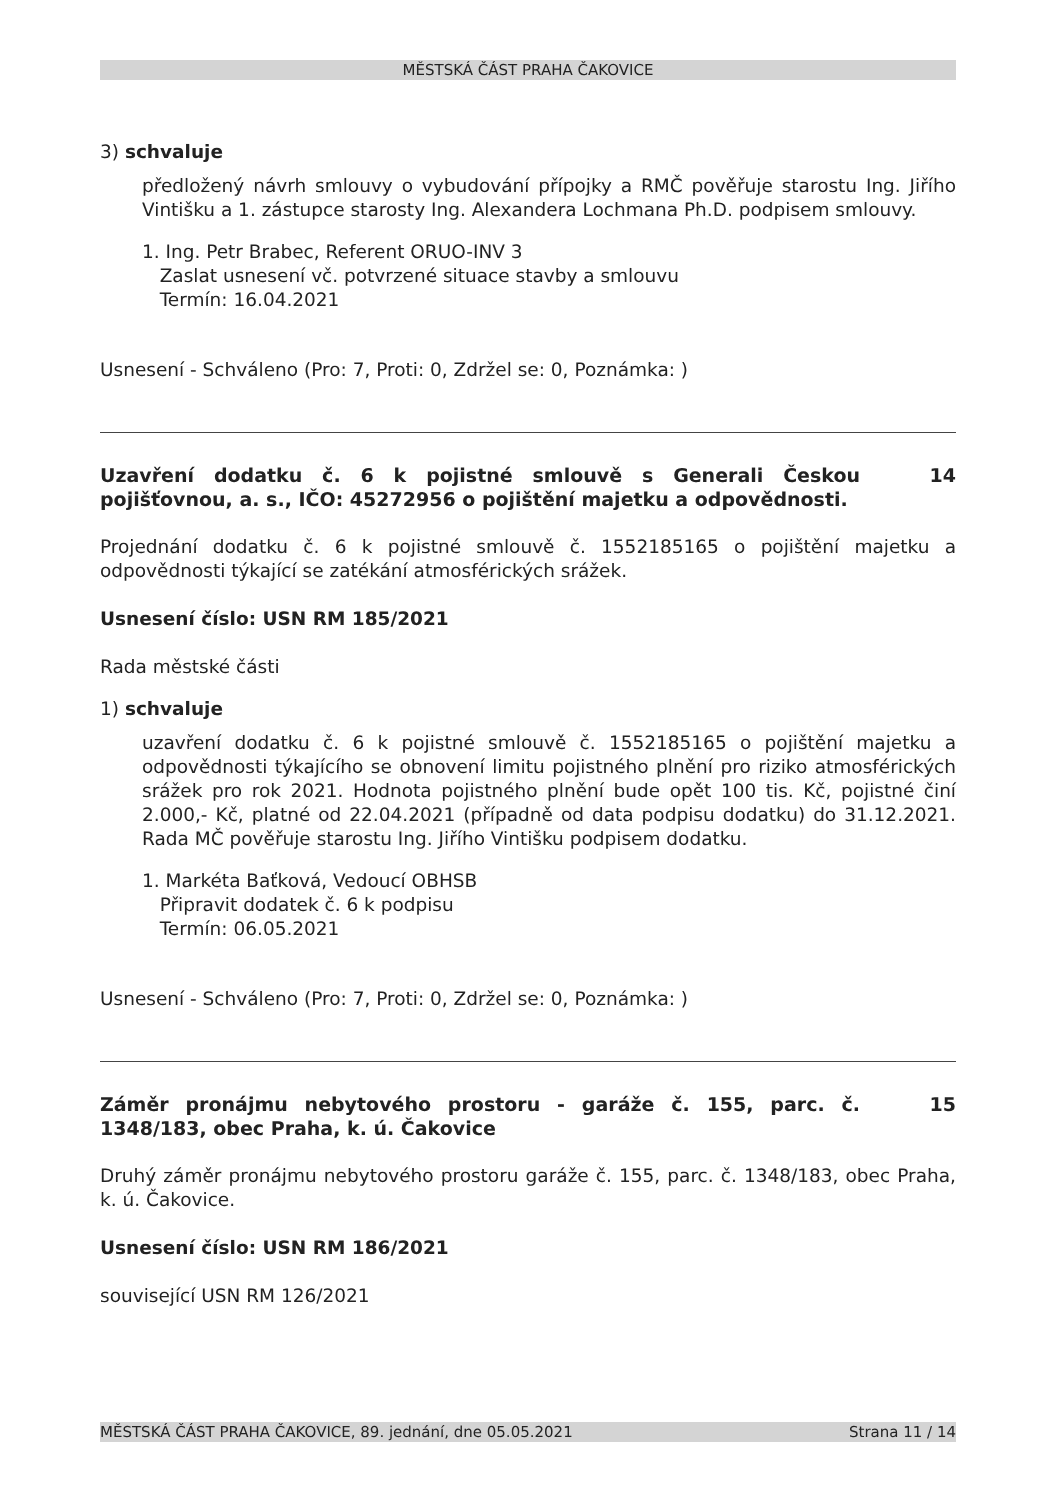MĚSTSKÁ ČÁST PRAHA ČAKOVICE
3) schvaluje
předložený návrh smlouvy o vybudování přípojky a RMČ pověřuje starostu Ing. Jiřího Vintišku a 1. zástupce starosty Ing. Alexandera Lochmana Ph.D. podpisem smlouvy.
1. Ing. Petr Brabec, Referent ORUO-INV 3
Zaslat usnesení vč. potvrzené situace stavby a smlouvu
Termín: 16.04.2021
Usnesení - Schváleno (Pro: 7, Proti: 0, Zdržel se: 0, Poznámka: )
Uzavření dodatku č. 6 k pojistné smlouvě s Generali Českou pojišťovnou, a. s., IČO: 45272956 o pojištění majetku a odpovědnosti.
14
Projednání dodatku č. 6 k pojistné smlouvě č. 1552185165 o pojištění majetku a odpovědnosti týkající se zatékání atmosférických srážek.
Usnesení číslo: USN RM 185/2021
Rada městské části
1) schvaluje
uzavření dodatku č. 6 k pojistné smlouvě č. 1552185165 o pojištění majetku a odpovědnosti týkajícího se obnovení limitu pojistného plnění pro riziko atmosférických srážek pro rok 2021. Hodnota pojistného plnění bude opět 100 tis. Kč, pojistné činí 2.000,- Kč, platné od 22.04.2021 (případně od data podpisu dodatku) do 31.12.2021. Rada MČ pověřuje starostu Ing. Jiřího Vintišku podpisem dodatku.
1. Markéta Baťková, Vedoucí OBHSB
Připravit dodatek č. 6 k podpisu
Termín: 06.05.2021
Usnesení - Schváleno (Pro: 7, Proti: 0, Zdržel se: 0, Poznámka: )
Záměr pronájmu nebytového prostoru - garáže č. 155, parc. č. 1348/183, obec Praha, k. ú. Čakovice
15
Druhý záměr pronájmu nebytového prostoru garáže č. 155, parc. č. 1348/183, obec Praha, k. ú. Čakovice.
Usnesení číslo: USN RM 186/2021
související USN RM 126/2021
MĚSTSKÁ ČÁST PRAHA ČAKOVICE, 89. jednání, dne 05.05.2021 Strana 11 / 14